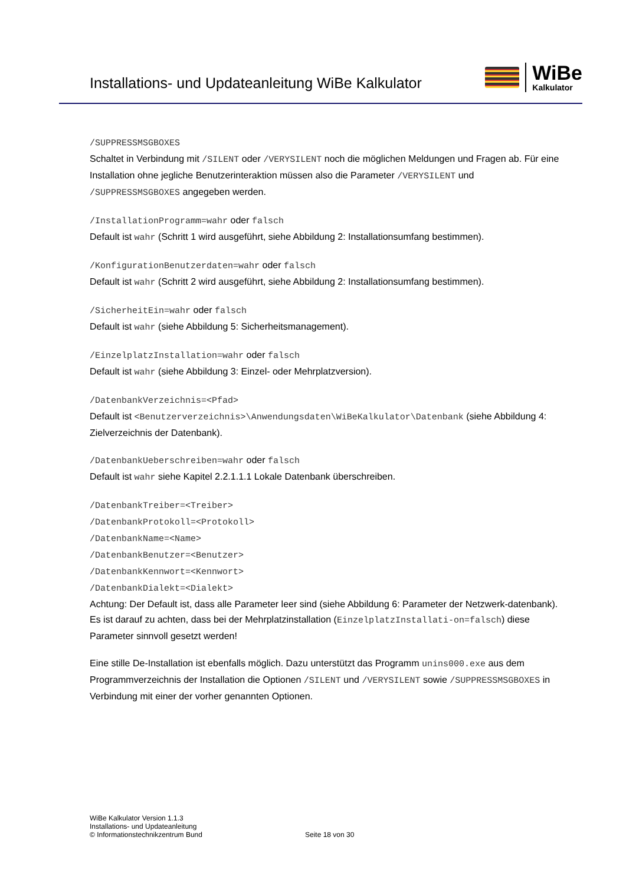Installations- und Updateanleitung WiBe Kalkulator
WiBe
Kalkulator
/SUPPRESSMSGBOXES
Schaltet in Verbindung mit /SILENT oder /VERYSILENT noch die möglichen Meldungen und Fragen ab. Für eine Installation ohne jegliche Benutzerinteraktion müssen also die Parameter /VERYSILENT und /SUPPRESSMSGBOXES angegeben werden.
/InstallationProgramm=wahr oder falsch
Default ist wahr (Schritt 1 wird ausgeführt, siehe Abbildung 2: Installationsumfang bestimmen).
/KonfigurationBenutzerdaten=wahr oder falsch
Default ist wahr (Schritt 2 wird ausgeführt, siehe Abbildung 2: Installationsumfang bestimmen).
/SicherheitEin=wahr oder falsch
Default ist wahr (siehe Abbildung 5: Sicherheitsmanagement).
/EinzelplatzInstallation=wahr oder falsch
Default ist wahr (siehe Abbildung 3: Einzel- oder Mehrplatzversion).
/DatenbankVerzeichnis=<Pfad>
Default ist <Benutzerverzeichnis>\Anwendungsdaten\WiBeKalkulator\Datenbank (siehe Abbildung 4: Zielverzeichnis der Datenbank).
/DatenbankUeberschreiben=wahr oder falsch
Default ist wahr siehe Kapitel 2.2.1.1.1 Lokale Datenbank überschreiben.
/DatenbankTreiber=<Treiber>
/DatenbankProtokoll=<Protokoll>
/DatenbankName=<Name>
/DatenbankBenutzer=<Benutzer>
/DatenbankKennwort=<Kennwort>
/DatenbankDialekt=<Dialekt>
Achtung: Der Default ist, dass alle Parameter leer sind (siehe Abbildung 6: Parameter der Netzwerk-datenbank). Es ist darauf zu achten, dass bei der Mehrplatzinstallation (EinzelplatzInstallati-on=falsch) diese Parameter sinnvoll gesetzt werden!
Eine stille De-Installation ist ebenfalls möglich. Dazu unterstützt das Programm unins000.exe aus dem Programmverzeichnis der Installation die Optionen /SILENT und /VERYSILENT sowie /SUPPRESSMSGBOXES in Verbindung mit einer der vorher genannten Optionen.
WiBe Kalkulator Version 1.1.3
Installations- und Updateanleitung
© Informationstechnikzentrum Bund
Seite 18 von 30